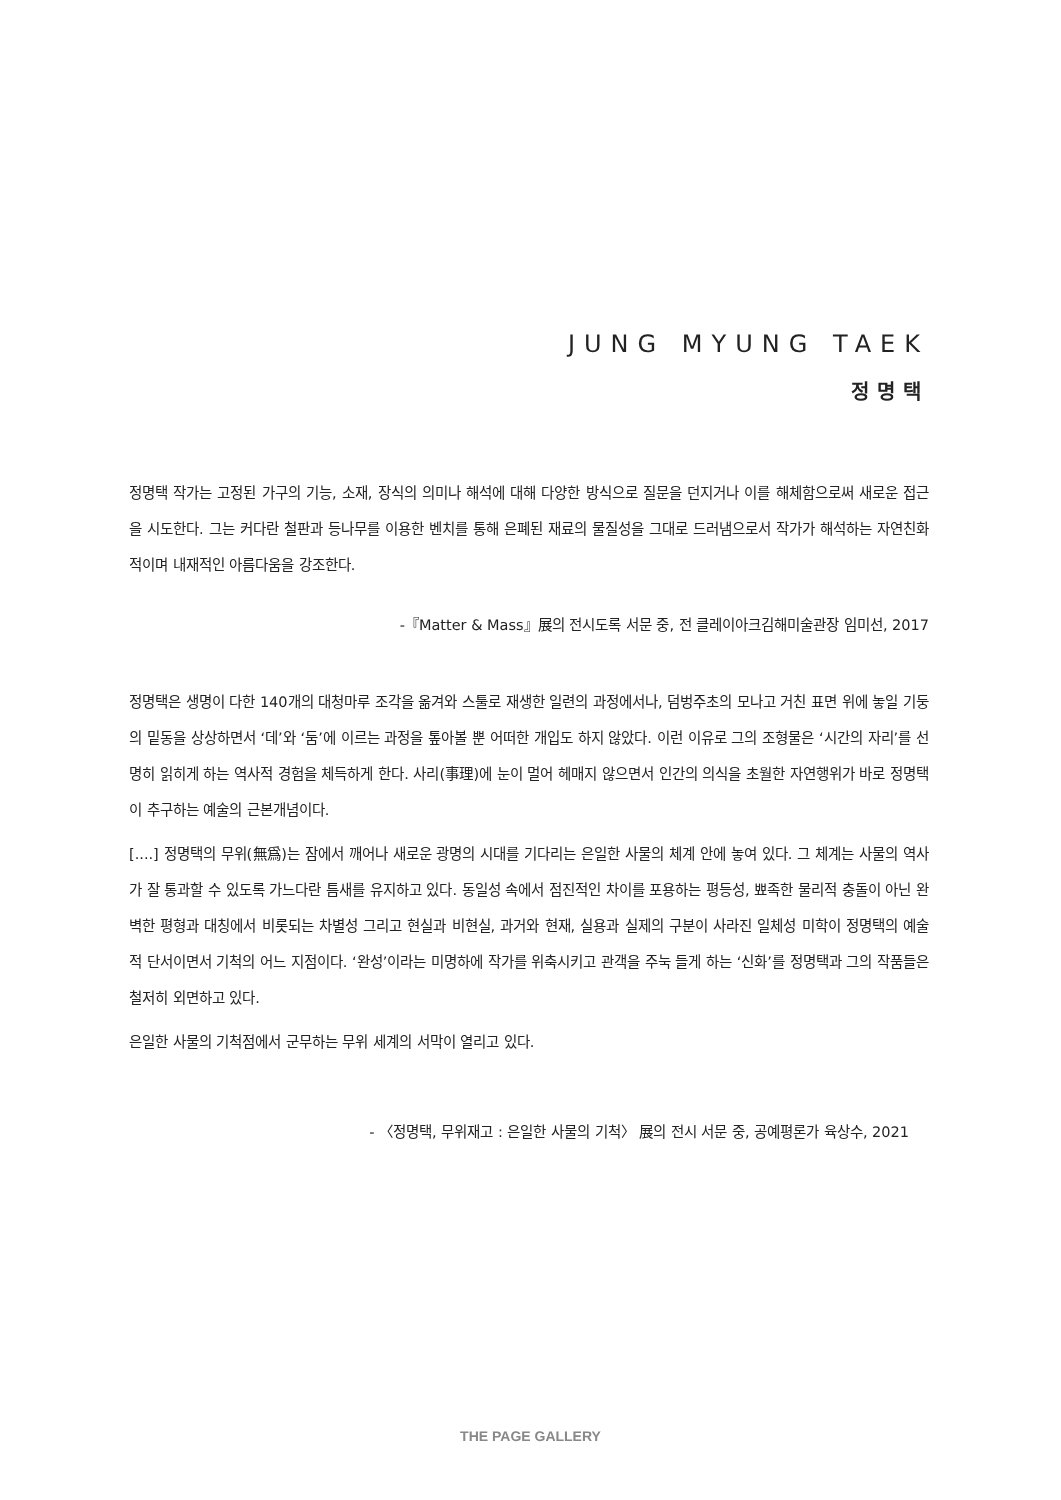JUNG MYUNG TAEK
정명택
정명택 작가는 고정된 가구의 기능, 소재, 장식의 의미나 해석에 대해 다양한 방식으로 질문을 던지거나 이를 해체함으로써 새로운 접근을 시도한다. 그는 커다란 철판과 등나무를 이용한 벤치를 통해 은폐된 재료의 물질성을 그대로 드러냄으로서 작가가 해석하는 자연친화적이며 내재적인 아름다움을 강조한다.
-『Matter & Mass』展의 전시도록 서문 중, 전 클레이아크김해미술관장 임미선, 2017
정명택은 생명이 다한 140개의 대청마루 조각을 옮겨와 스툴로 재생한 일련의 과정에서나, 덤벙주초의 모나고 거친 표면 위에 놓일 기둥의 밑동을 상상하면서 ‘데’와 ‘둠’에 이르는 과정을 톺아볼 뿐 어떠한 개입도 하지 않았다. 이런 이유로 그의 조형물은 ‘시간의 자리’를 선명히 읽히게 하는 역사적 경험을 체득하게 한다. 사리(事理)에 눈이 멀어 헤매지 않으면서 인간의 의식을 초월한 자연행위가 바로 정명택이 추구하는 예술의 근본개념이다.
[....] 정명택의 무위(無爲)는 잠에서 깨어나 새로운 광명의 시대를 기다리는 은일한 사물의 체계 안에 놓여 있다. 그 체계는 사물의 역사가 잘 통과할 수 있도록 가느다란 틈새를 유지하고 있다. 동일성 속에서 점진적인 차이를 포용하는 평등성, 뾰족한 물리적 충돌이 아닌 완벽한 평형과 대칭에서 비롯되는 차별성 그리고 현실과 비현실, 과거와 현재, 실용과 실제의 구분이 사라진 일체성 미학이 정명택의 예술적 단서이면서 기척의 어느 지점이다. ‘완성’이라는 미명하에 작가를 위축시키고 관객을 주눅 들게 하는 ‘신화’를 정명택과 그의 작품들은 철저히 외면하고 있다.
은일한 사물의 기척점에서 군무하는 무위 세계의 서막이 열리고 있다.
- 〈정명택, 무위재고 : 은일한 사물의 기척〉 展의 전시 서문 중, 공예평론가 육상수, 2021
THE PAGE GALLERY